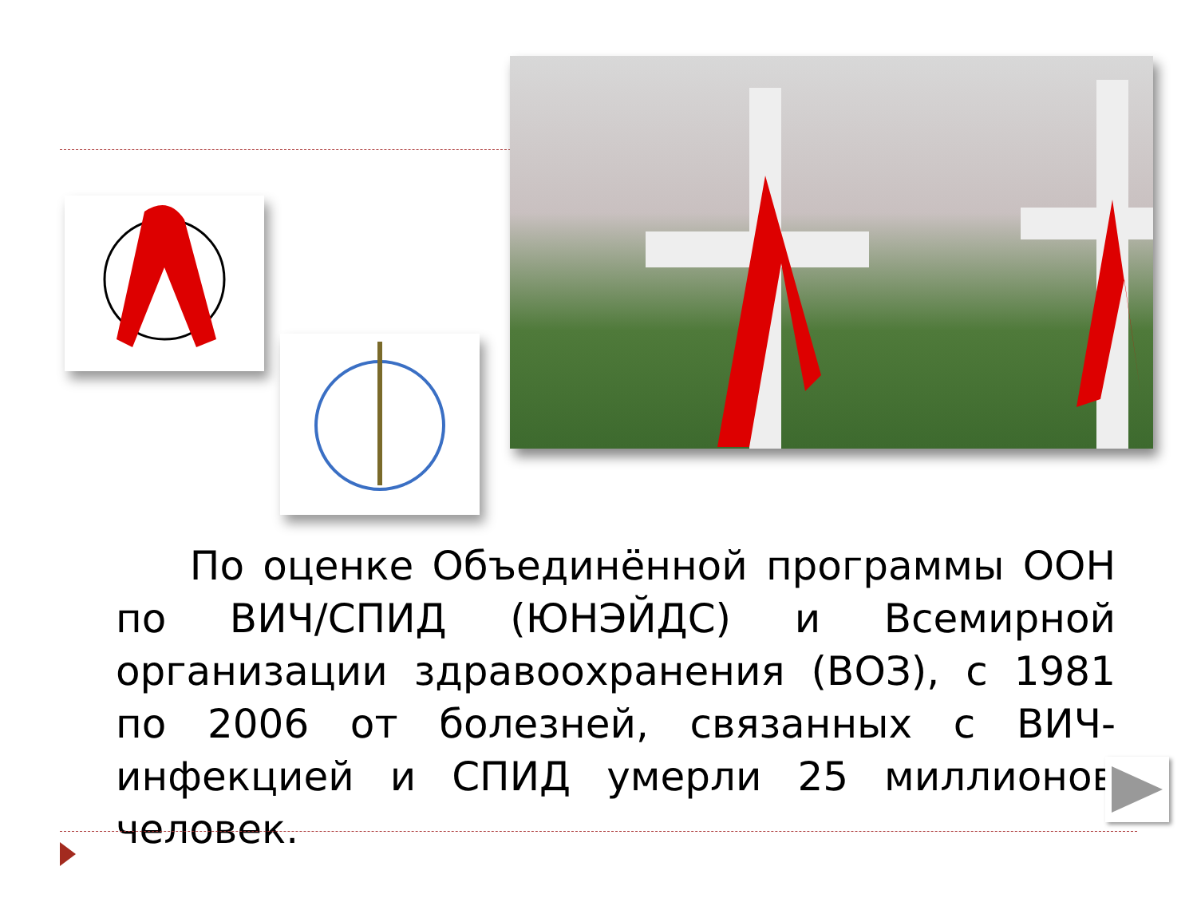По оценке Объединённой программы ООН по ВИЧ/СПИД (ЮНЭЙДС) и Всемирной организации здравоохранения (ВОЗ), с 1981 по 2006 от болезней, связанных с ВИЧ-инфекцией и СПИД умерли 25 миллионов человек.